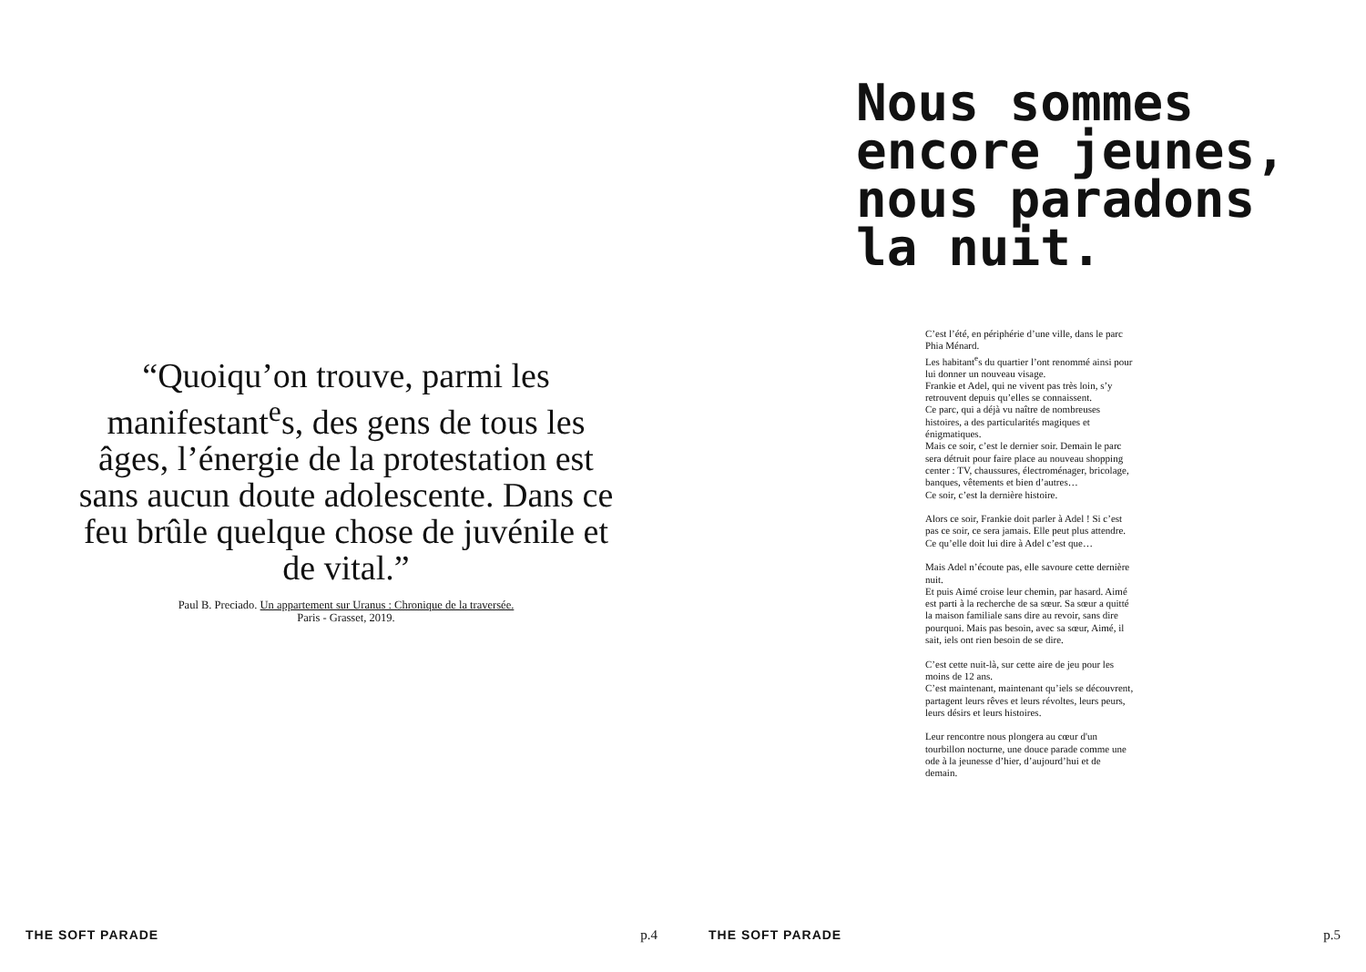“Quoiqu’on trouve, parmi les manifestant<sup>e</sup>s, des gens de tous les âges, l’énergie de la protestation est sans aucun doute adolescente. Dans ce feu brûle quelque chose de juvénile et de vital.”
Paul B. Preciado. Un appartement sur Uranus : Chronique de la traversée.
Paris - Grasset, 2019.
THE SOFT PARADE p.4
Nous sommes
encore jeunes,
nous paradons
la nuit.
C’est l’été, en périphérie d’une ville, dans le parc Phia Ménard.
Les habitant<sup>e</sup>s du quartier l’ont renommé ainsi pour lui donner un nouveau visage.
Frankie et Adel, qui ne vivent pas très loin, s’y retrouvent depuis qu’elles se connaissent.
Ce parc, qui a déjà vu naître de nombreuses histoires, a des particularités magiques et énigmatiques.
Mais ce soir, c’est le dernier soir. Demain le parc sera détruit pour faire place au nouveau shopping center : TV, chaussures, électroménager, bricolage, banques, vêtements et bien d’autres…
Ce soir, c’est la dernière histoire.
Alors ce soir, Frankie doit parler à Adel ! Si c’est pas ce soir, ce sera jamais. Elle peut plus attendre. Ce qu’elle doit lui dire à Adel c’est que…
Mais Adel n’écoute pas, elle savoure cette dernière nuit.
Et puis Aimé croise leur chemin, par hasard. Aimé est parti à la recherche de sa sœur. Sa sœur a quitté la maison familiale sans dire au revoir, sans dire pourquoi. Mais pas besoin, avec sa sœur, Aimé, il sait, iels ont rien besoin de se dire.
C’est cette nuit-là, sur cette aire de jeu pour les moins de 12 ans.
C’est maintenant, maintenant qu’iels se découvrent, partagent leurs rêves et leurs révoltes, leurs peurs, leurs désirs et leurs histoires.
Leur rencontre nous plongera au cœur d'un tourbillon nocturne, une douce parade comme une ode à la jeunesse d’hier, d’aujourd’hui et de demain.
THE SOFT PARADE p.5